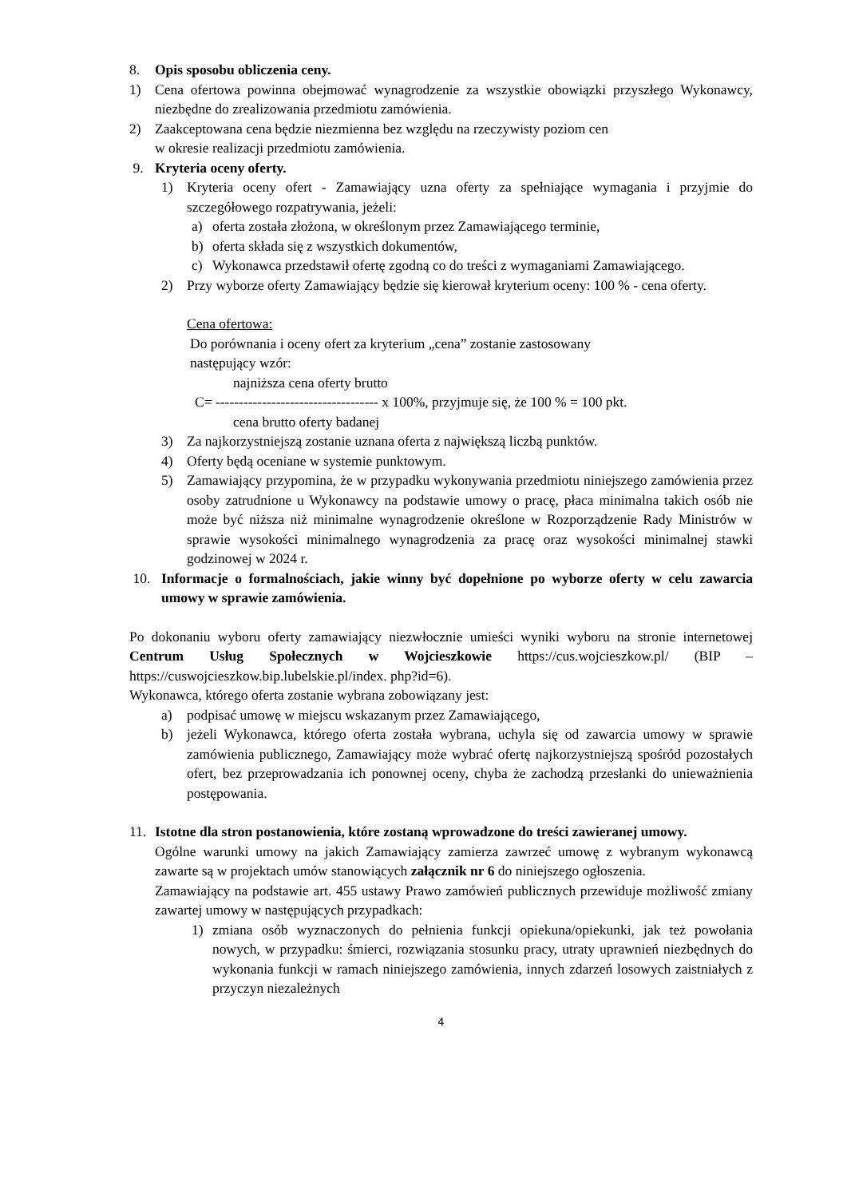8. Opis sposobu obliczenia ceny.
1) Cena ofertowa powinna obejmować wynagrodzenie za wszystkie obowiązki przyszłego Wykonawcy, niezbędne do zrealizowania przedmiotu zamówienia.
2) Zaakceptowana cena będzie niezmienna bez względu na rzeczywisty poziom cen
w okresie realizacji przedmiotu zamówienia.
9. Kryteria oceny oferty.
1) Kryteria oceny ofert - Zamawiający uzna oferty za spełniające wymagania i przyjmie do szczegółowego rozpatrywania, jeżeli:
a) oferta została złożona, w określonym przez Zamawiającego terminie,
b) oferta składa się z wszystkich dokumentów,
c) Wykonawca przedstawił ofertę zgodną co do treści z wymaganiami Zamawiającego.
2) Przy wyborze oferty Zamawiający będzie się kierował kryterium oceny: 100 % - cena oferty.
Cena ofertowa:
Do porównania i oceny ofert za kryterium „cena” zostanie zastosowany
następujący wzór:
najniższa cena oferty brutto
C= ----------------------------------- x 100%, przyjmuje się, że 100 % = 100 pkt.
cena brutto oferty badanej
3) Za najkorzystniejszą zostanie uznana oferta z największą liczbą punktów.
4) Oferty będą oceniane w systemie punktowym.
5) Zamawiający przypomina, że w przypadku wykonywania przedmiotu niniejszego zamówienia przez osoby zatrudnione u Wykonawcy na podstawie umowy o pracę, płaca minimalna takich osób nie może być niższa niż minimalne wynagrodzenie określone w Rozporządzenie Rady Ministrów w sprawie wysokości minimalnego wynagrodzenia za pracę oraz wysokości minimalnej stawki godzinowej w 2024 r.
10. Informacje o formalnościach, jakie winny być dopełnione po wyborze oferty w celu zawarcia umowy w sprawie zamówienia.
Po dokonaniu wyboru oferty zamawiający niezwłocznie umieści wyniki wyboru na stronie internetowej Centrum Usług Społecznych w Wojcieszkowie https://cus.wojcieszkow.pl/ (BIP – https://cuswojcieszkow.bip.lubelskie.pl/index. php?id=6).
Wykonawca, którego oferta zostanie wybrana zobowiązany jest:
a) podpisać umowę w miejscu wskazanym przez Zamawiającego,
b) jeżeli Wykonawca, którego oferta została wybrana, uchyla się od zawarcia umowy w sprawie zamówienia publicznego, Zamawiający może wybrać ofertę najkorzystniejszą spośród pozostałych ofert, bez przeprowadzania ich ponownej oceny, chyba że zachodzą przesłanki do unieważnienia postępowania.
11. Istotne dla stron postanowienia, które zostaną wprowadzone do treści zawieranej umowy.
Ogólne warunki umowy na jakich Zamawiający zamierza zawrzeć umowę z wybranym wykonawcą zawarte są w projektach umów stanowiących załącznik nr 6 do niniejszego ogłoszenia.
Zamawiający na podstawie art. 455 ustawy Prawo zamówień publicznych przewiduje możliwość zmiany zawartej umowy w następujących przypadkach:
1) zmiana osób wyznaczonych do pełnienia funkcji opiekuna/opiekunki, jak też powołania nowych, w przypadku: śmierci, rozwiązania stosunku pracy, utraty uprawnień niezbędnych do wykonania funkcji w ramach niniejszego zamówienia, innych zdarzeń losowych zaistniałych z przyczyn niezależnych
4